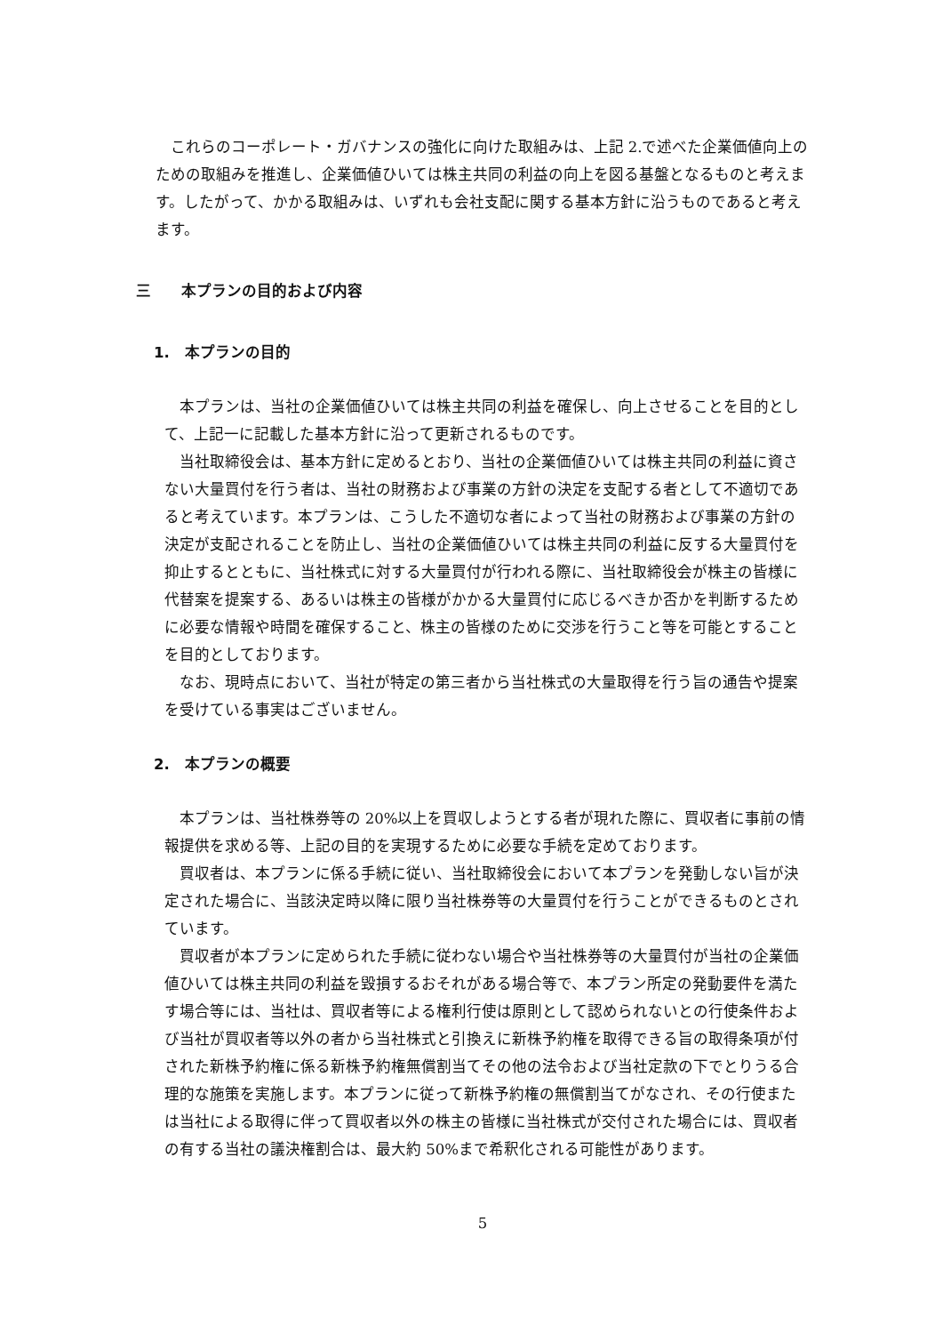これらのコーポレート・ガバナンスの強化に向けた取組みは、上記 2.で述べた企業価値向上のための取組みを推進し、企業価値ひいては株主共同の利益の向上を図る基盤となるものと考えます。したがって、かかる取組みは、いずれも会社支配に関する基本方針に沿うものであると考えます。
三　　本プランの目的および内容
1.　本プランの目的
本プランは、当社の企業価値ひいては株主共同の利益を確保し、向上させることを目的として、上記一に記載した基本方針に沿って更新されるものです。
当社取締役会は、基本方針に定めるとおり、当社の企業価値ひいては株主共同の利益に資さない大量買付を行う者は、当社の財務および事業の方針の決定を支配する者として不適切であると考えています。本プランは、こうした不適切な者によって当社の財務および事業の方針の決定が支配されることを防止し、当社の企業価値ひいては株主共同の利益に反する大量買付を抑止するとともに、当社株式に対する大量買付が行われる際に、当社取締役会が株主の皆様に代替案を提案する、あるいは株主の皆様がかかる大量買付に応じるべきか否かを判断するために必要な情報や時間を確保すること、株主の皆様のために交渉を行うこと等を可能とすることを目的としております。
なお、現時点において、当社が特定の第三者から当社株式の大量取得を行う旨の通告や提案を受けている事実はございません。
2.　本プランの概要
本プランは、当社株券等の 20%以上を買収しようとする者が現れた際に、買収者に事前の情報提供を求める等、上記の目的を実現するために必要な手続を定めております。
買収者は、本プランに係る手続に従い、当社取締役会において本プランを発動しない旨が決定された場合に、当該決定時以降に限り当社株券等の大量買付を行うことができるものとされています。
買収者が本プランに定められた手続に従わない場合や当社株券等の大量買付が当社の企業価値ひいては株主共同の利益を毀損するおそれがある場合等で、本プラン所定の発動要件を満たす場合等には、当社は、買収者等による権利行使は原則として認められないとの行使条件および当社が買収者等以外の者から当社株式と引換えに新株予約権を取得できる旨の取得条項が付された新株予約権に係る新株予約権無償割当てその他の法令および当社定款の下でとりうる合理的な施策を実施します。本プランに従って新株予約権の無償割当てがなされ、その行使または当社による取得に伴って買収者以外の株主の皆様に当社株式が交付された場合には、買収者の有する当社の議決権割合は、最大約 50%まで希釈化される可能性があります。
5